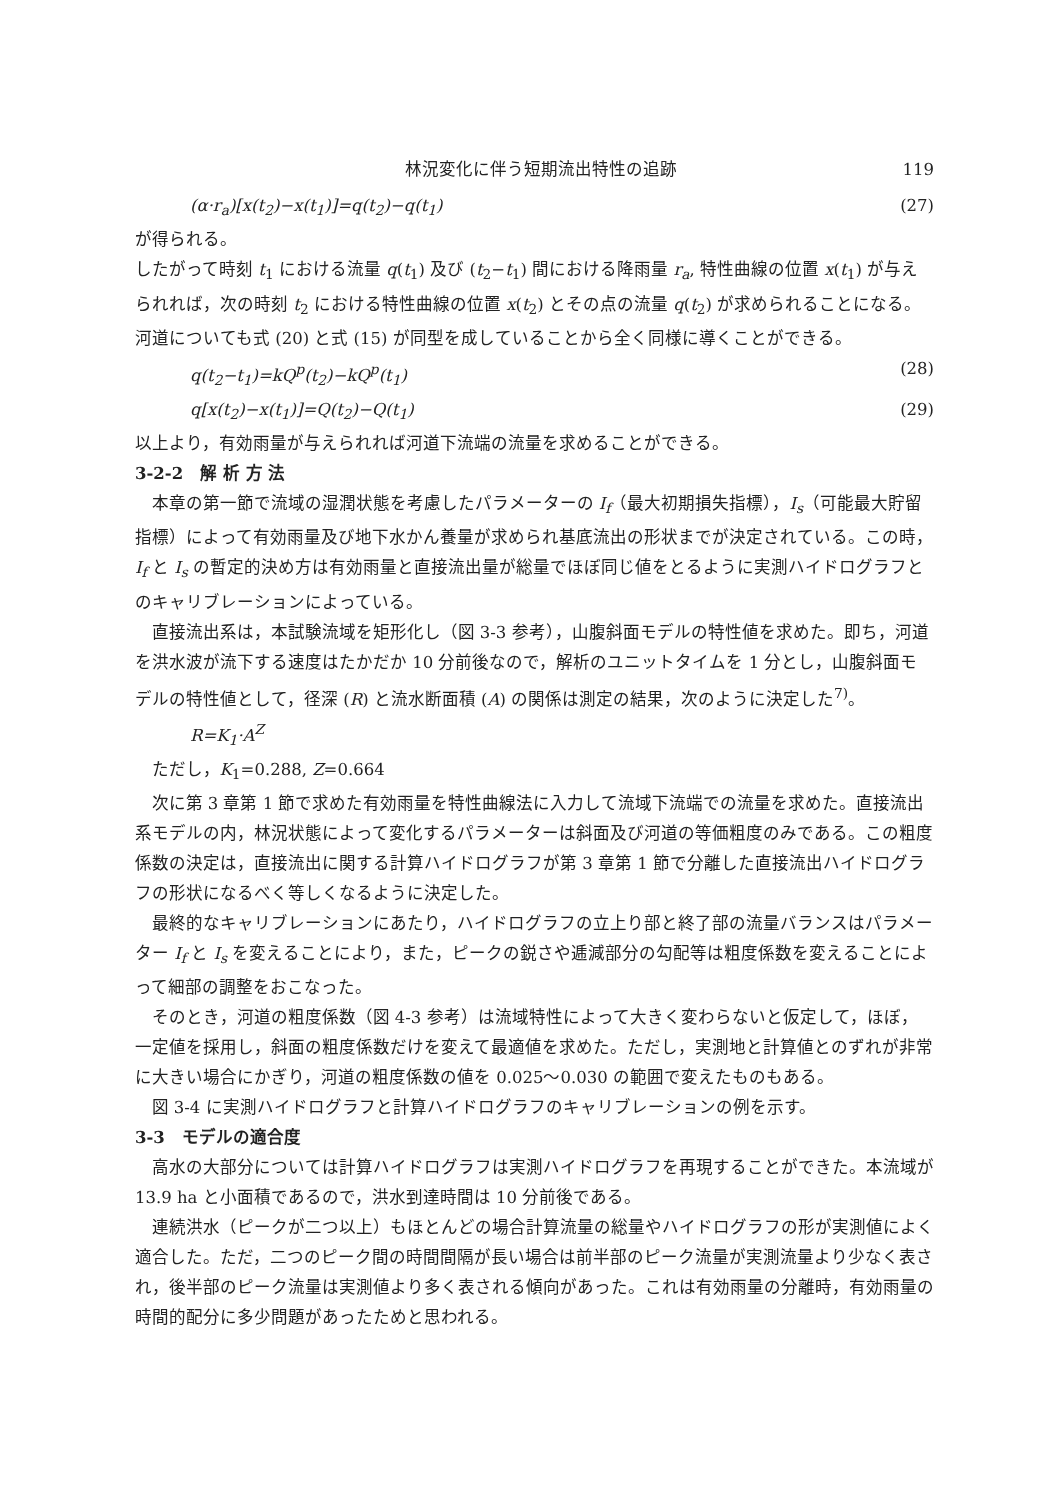林況変化に伴う短期流出特性の追跡 119
(α·r<sub>a</sub>)[x(t<sub>2</sub>)−x(t<sub>1</sub>)]=q(t<sub>2</sub>)−q(t<sub>1</sub>) (27)
が得られる。
したがって時刻 t<sub>1</sub> における流量 q(t<sub>1</sub>) 及び (t<sub>2</sub>−t<sub>1</sub>) 間における降雨量 r<sub>a</sub>, 特性曲線の位置 x(t<sub>1</sub>) が与えられれば，次の時刻 t<sub>2</sub> における特性曲線の位置 x(t<sub>2</sub>) とその点の流量 q(t<sub>2</sub>) が求められることになる。河道についても式 (20) と式 (15) が同型を成していることから全く同様に導くことができる。
q(t<sub>2</sub>−t<sub>1</sub>)=kQ<sup>p</sup>(t<sub>2</sub>)−kQ<sup>p</sup>(t<sub>1</sub>) (28)
q[x(t<sub>2</sub>)−x(t<sub>1</sub>)]=Q(t<sub>2</sub>)−Q(t<sub>1</sub>) (29)
以上より，有効雨量が与えられれば河道下流端の流量を求めることができる。
3-2-2　解 析 方 法
本章の第一節で流域の湿潤状態を考慮したパラメーターの I<sub>f</sub>（最大初期損失指標），I<sub>s</sub>（可能最大貯留指標）によって有効雨量及び地下水かん養量が求められ基底流出の形状までが決定されている。この時，I<sub>f</sub> と I<sub>s</sub> の暫定的決め方は有効雨量と直接流出量が総量でほぼ同じ値をとるように実測ハイドログラフとのキャリブレーションによっている。
直接流出系は，本試験流域を矩形化し（図 3-3 参考），山腹斜面モデルの特性値を求めた。即ち，河道を洪水波が流下する速度はたかだか 10 分前後なので，解析のユニットタイムを 1 分とし，山腹斜面モデルの特性値として，径深 (R) と流水断面積 (A) の関係は測定の結果，次のように決定した<sup>7)</sup>。
R=K<sub>1</sub>·A<sup>Z</sup>
ただし，K<sub>1</sub>=0.288, Z=0.664
次に第 3 章第 1 節で求めた有効雨量を特性曲線法に入力して流域下流端での流量を求めた。直接流出系モデルの内，林況状態によって変化するパラメーターは斜面及び河道の等価粗度のみである。この粗度係数の決定は，直接流出に関する計算ハイドログラフが第 3 章第 1 節で分離した直接流出ハイドログラフの形状になるべく等しくなるように決定した。
最終的なキャリブレーションにあたり，ハイドログラフの立上り部と終了部の流量バランスはパラメーター I<sub>f</sub> と I<sub>s</sub> を変えることにより，また，ピークの鋭さや逓減部分の勾配等は粗度係数を変えることによって細部の調整をおこなった。
そのとき，河道の粗度係数（図 4-3 参考）は流域特性によって大きく変わらないと仮定して，ほぼ，一定値を採用し，斜面の粗度係数だけを変えて最適値を求めた。ただし，実測地と計算値とのずれが非常に大きい場合にかぎり，河道の粗度係数の値を 0.025〜0.030 の範囲で変えたものもある。
図 3-4 に実測ハイドログラフと計算ハイドログラフのキャリブレーションの例を示す。
3-3　モデルの適合度
高水の大部分については計算ハイドログラフは実測ハイドログラフを再現することができた。本流域が 13.9 ha と小面積であるので，洪水到達時間は 10 分前後である。
連続洪水（ピークが二つ以上）もほとんどの場合計算流量の総量やハイドログラフの形が実測値によく適合した。ただ，二つのピーク間の時間間隔が長い場合は前半部のピーク流量が実測流量より少なく表され，後半部のピーク流量は実測値より多く表される傾向があった。これは有効雨量の分離時，有効雨量の時間的配分に多少問題があったためと思われる。